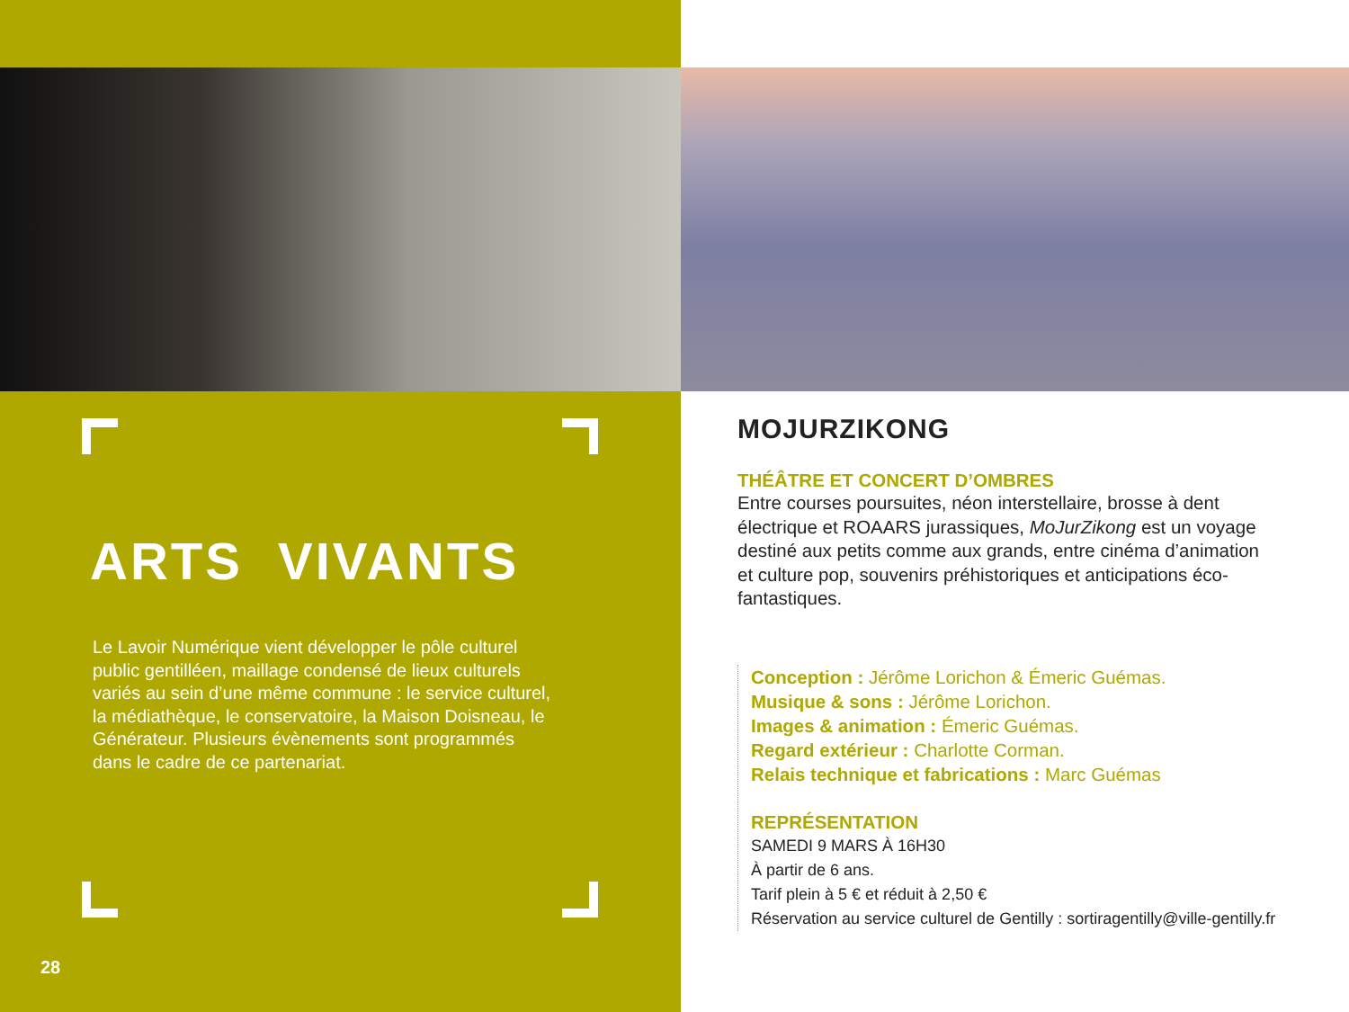ARTS VIVANTS
Le Lavoir Numérique vient développer le pôle culturel public gentilléen, maillage condensé de lieux culturels variés au sein d’une même commune : le service culturel, la médiathèque, le conservatoire, la Maison Doisneau, le Générateur. Plusieurs évènements sont programmés dans le cadre de ce partenariat.
28
MOJURZIKONG
THÉÂTRE ET CONCERT D’OMBRES
Entre courses poursuites, néon interstellaire, brosse à dent électrique et ROAARS jurassiques, MoJurZikong est un voyage destiné aux petits comme aux grands, entre cinéma d’animation et culture pop, souvenirs préhistoriques et anticipations éco-fantastiques.
Conception : Jérôme Lorichon & Émeric Guémas.
Musique & sons : Jérôme Lorichon.
Images & animation : Émeric Guémas.
Regard extérieur : Charlotte Corman.
Relais technique et fabrications : Marc Guémas
REPRÉSENTATION
SAMEDI 9 MARS À 16H30
À partir de 6 ans.
Tarif plein à 5 € et réduit à 2,50 €
Réservation au service culturel de Gentilly : sortiragentilly@ville-gentilly.fr